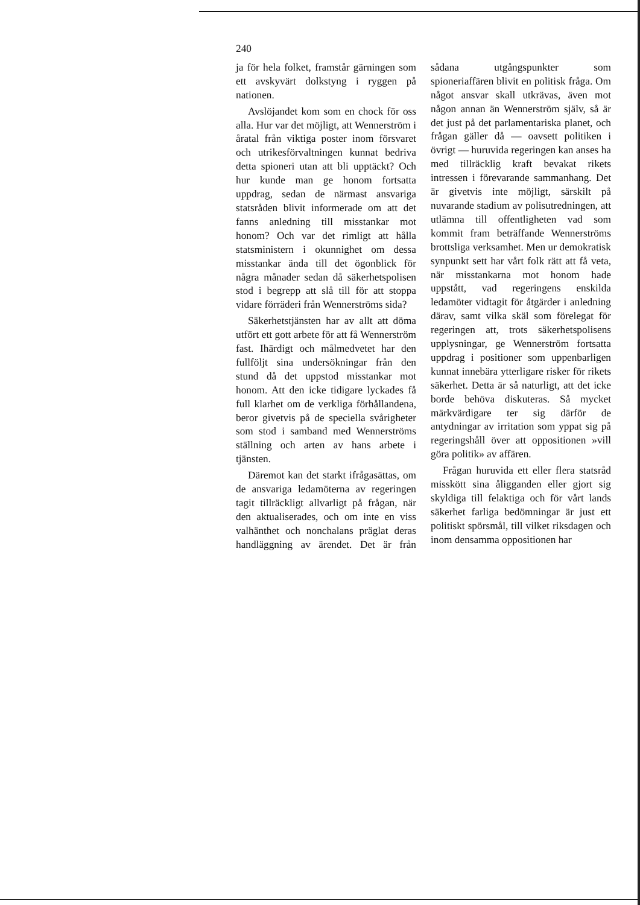240
ja för hela folket, framstår gärningen som ett avskyvärt dolkstyng i ryggen på nationen.
Avslöjandet kom som en chock för oss alla. Hur var det möjligt, att Wennerström i åratal från viktiga poster inom försvaret och utrikesförvaltningen kunnat bedriva detta spioneri utan att bli upptäckt? Och hur kunde man ge honom fortsatta uppdrag, sedan de närmast ansvariga statsråden blivit informerade om att det fanns anledning till misstankar mot honom? Och var det rimligt att hålla statsministern i okunnighet om dessa misstankar ända till det ögonblick för några månader sedan då säkerhetspolisen stod i begrepp att slå till för att stoppa vidare förräderi från Wennerströms sida?
Säkerhetstjänsten har av allt att döma utfört ett gott arbete för att få Wennerström fast. Ihärdigt och målmedvetet har den fullföljt sina undersökningar från den stund då det uppstod misstankar mot honom. Att den icke tidigare lyckades få full klarhet om de verkliga förhållandena, beror givetvis på de speciella svårigheter som stod i samband med Wennerströms ställning och arten av hans arbete i tjänsten.
Däremot kan det starkt ifrågasättas, om de ansvariga ledamöterna av regeringen tagit tillräckligt allvarligt på frågan, när den aktualiserades, och om inte en viss valhänthet och nonchalans präglat deras handläggning av ärendet. Det är från sådana utgångspunkter som spioneriaffären blivit en politisk fråga. Om något ansvar skall utkrävas, även mot någon annan än Wennerström själv, så är det just på det parlamentariska planet, och frågan gäller då — oavsett politiken i övrigt — huruvida regeringen kan anses ha med tillräcklig kraft bevakat rikets intressen i förevarande sammanhang. Det är givetvis inte möjligt, särskilt på nuvarande stadium av polisutredningen, att utlämna till offentligheten vad som kommit fram beträffande Wennerströms brottsliga verksamhet. Men ur demokratisk synpunkt sett har vårt folk rätt att få veta, när misstankarna mot honom hade uppstått, vad regeringens enskilda ledamöter vidtagit för åtgärder i anledning därav, samt vilka skäl som förelegat för regeringen att, trots säkerhetspolisens upplysningar, ge Wennerström fortsatta uppdrag i positioner som uppenbarligen kunnat innebära ytterligare risker för rikets säkerhet. Detta är så naturligt, att det icke borde behöva diskuteras. Så mycket märkvärdigare ter sig därför de antydningar av irritation som yppat sig på regeringshåll över att oppositionen »vill göra politik» av affären.
Frågan huruvida ett eller flera statsråd misskött sina åligganden eller gjort sig skyldiga till felaktiga och för vårt lands säkerhet farliga bedömningar är just ett politiskt spörsmål, till vilket riksdagen och inom densamma oppositionen har